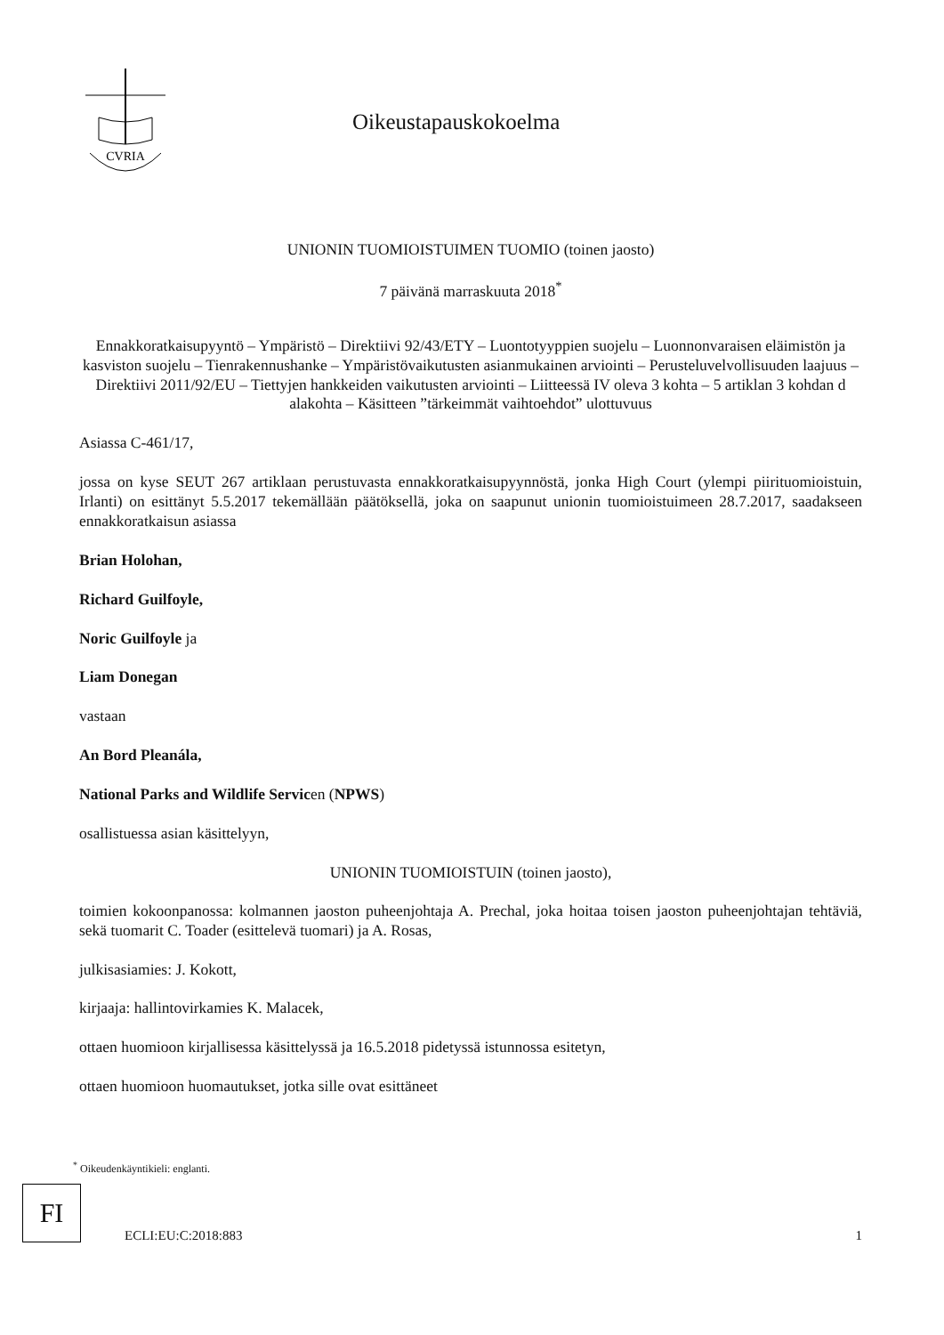CVRIA
Oikeustapauskokoelma
UNIONIN TUOMIOISTUIMEN TUOMIO (toinen jaosto)
7 päivänä marraskuuta 2018<sup>*</sup>
Ennakkoratkaisupyyntö – Ympäristö – Direktiivi 92/43/ETY – Luontotyyppien suojelu – Luonnonvaraisen eläimistön ja kasviston suojelu – Tienrakennushanke – Ympäristövaikutusten asianmukainen arviointi – Perusteluvelvollisuuden laajuus – Direktiivi 2011/92/EU – Tiettyjen hankkeiden vaikutusten arviointi – Liitteessä IV oleva 3 kohta – 5 artiklan 3 kohdan d alakohta – Käsitteen ”tärkeimmät vaihtoehdot” ulottuvuus
Asiassa C-461/17,
jossa on kyse SEUT 267 artiklaan perustuvasta ennakkoratkaisupyynnöstä, jonka High Court (ylempi piirituomioistuin, Irlanti) on esittänyt 5.5.2017 tekemällään päätöksellä, joka on saapunut unionin tuomioistuimeen 28.7.2017, saadakseen ennakkoratkaisun asiassa
Brian Holohan,
Richard Guilfoyle,
Noric Guilfoyle ja
Liam Donegan
vastaan
An Bord Pleanála,
National Parks and Wildlife Servicen (NPWS)
osallistuessa asian käsittelyyn,
UNIONIN TUOMIOISTUIN (toinen jaosto),
toimien kokoonpanossa: kolmannen jaoston puheenjohtaja A. Prechal, joka hoitaa toisen jaoston puheenjohtajan tehtäviä, sekä tuomarit C. Toader (esittelevä tuomari) ja A. Rosas,
julkisasiamies: J. Kokott,
kirjaaja: hallintovirkamies K. Malacek,
ottaen huomioon kirjallisessa käsittelyssä ja 16.5.2018 pidetyssä istunnossa esitetyn,
ottaen huomioon huomautukset, jotka sille ovat esittäneet
<sup>*</sup> Oikeudenkäyntikieli: englanti.
FI
ECLI:EU:C:2018:883 1